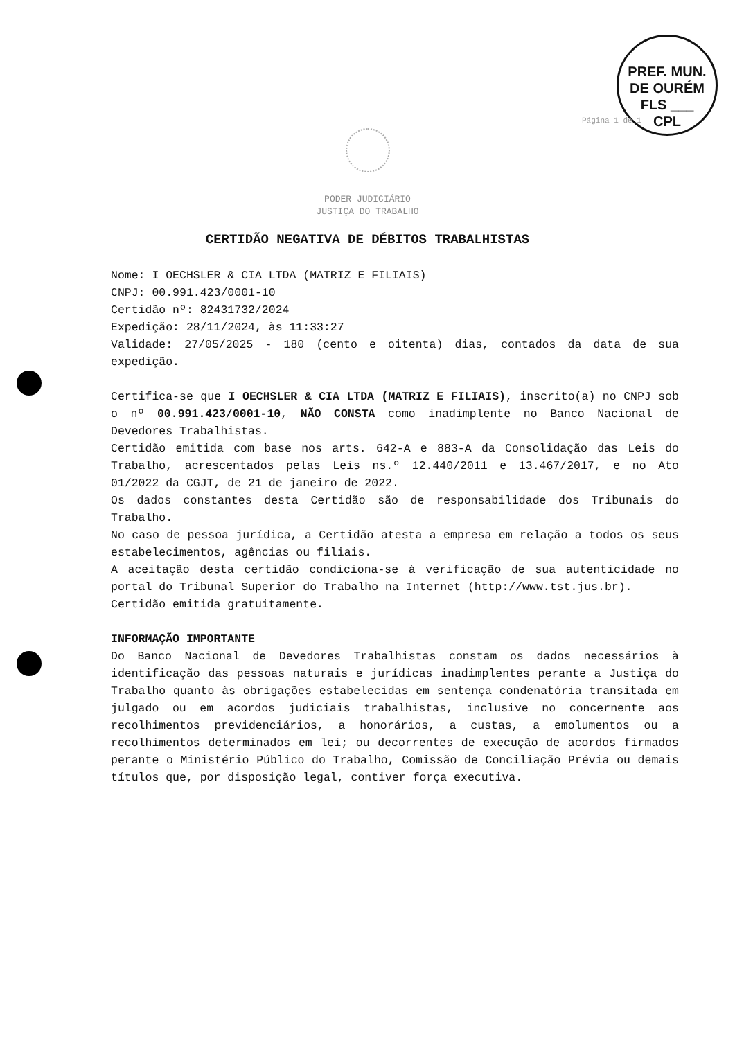PREF. MUN. DE OURÉM
FLS ___
CPL
Página 1 de 1
PODER JUDICIÁRIO
JUSTIÇA DO TRABALHO
CERTIDÃO NEGATIVA DE DÉBITOS TRABALHISTAS
Nome: I OECHSLER & CIA LTDA (MATRIZ E FILIAIS)
CNPJ: 00.991.423/0001-10
Certidão nº: 82431732/2024
Expedição: 28/11/2024, às 11:33:27
Validade: 27/05/2025 - 180 (cento e oitenta) dias, contados da data de sua expedição.
Certifica-se que I OECHSLER & CIA LTDA (MATRIZ E FILIAIS), inscrito(a) no CNPJ sob o nº 00.991.423/0001-10, NÃO CONSTA como inadimplente no Banco Nacional de Devedores Trabalhistas.
Certidão emitida com base nos arts. 642-A e 883-A da Consolidação das Leis do Trabalho, acrescentados pelas Leis ns.º 12.440/2011 e 13.467/2017, e no Ato 01/2022 da CGJT, de 21 de janeiro de 2022.
Os dados constantes desta Certidão são de responsabilidade dos Tribunais do Trabalho.
No caso de pessoa jurídica, a Certidão atesta a empresa em relação a todos os seus estabelecimentos, agências ou filiais.
A aceitação desta certidão condiciona-se à verificação de sua autenticidade no portal do Tribunal Superior do Trabalho na Internet (http://www.tst.jus.br).
Certidão emitida gratuitamente.
INFORMAÇÃO IMPORTANTE
Do Banco Nacional de Devedores Trabalhistas constam os dados necessários à identificação das pessoas naturais e jurídicas inadimplentes perante a Justiça do Trabalho quanto às obrigações estabelecidas em sentença condenatória transitada em julgado ou em acordos judiciais trabalhistas, inclusive no concernente aos recolhimentos previdenciários, a honorários, a custas, a emolumentos ou a recolhimentos determinados em lei; ou decorrentes de execução de acordos firmados perante o Ministério Público do Trabalho, Comissão de Conciliação Prévia ou demais títulos que, por disposição legal, contiver força executiva.